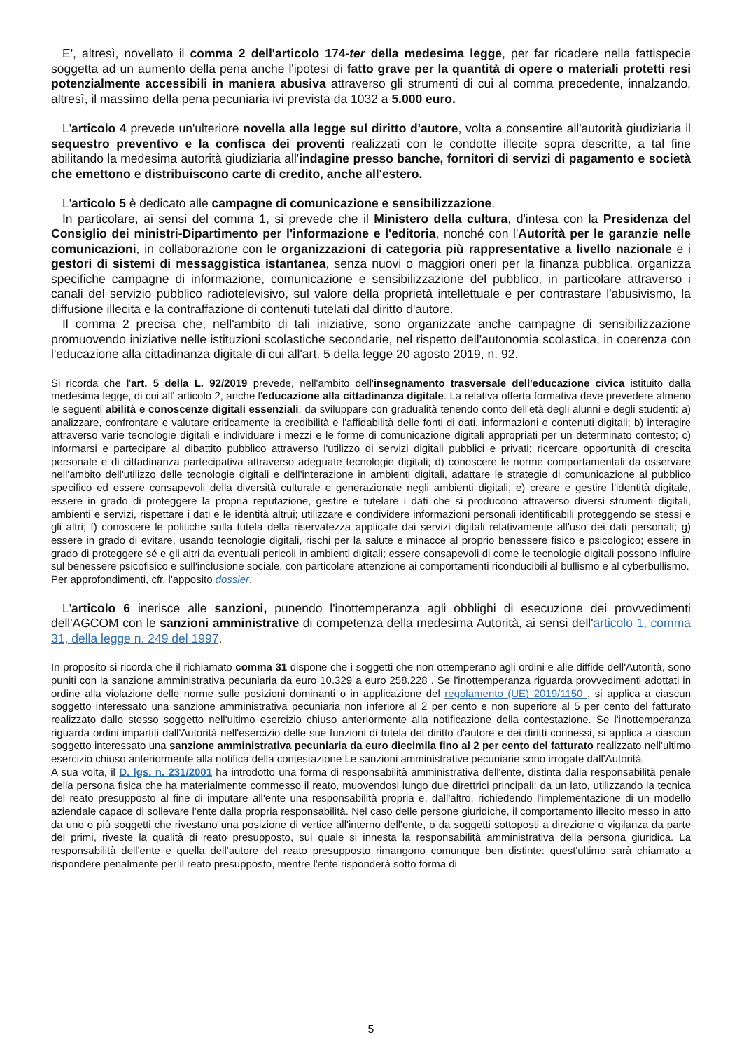E', altresì, novellato il comma 2 dell'articolo 174-ter della medesima legge, per far ricadere nella fattispecie soggetta ad un aumento della pena anche l'ipotesi di fatto grave per la quantità di opere o materiali protetti resi potenzialmente accessibili in maniera abusiva attraverso gli strumenti di cui al comma precedente, innalzando, altresì, il massimo della pena pecuniaria ivi prevista da 1032 a 5.000 euro.
L'articolo 4 prevede un'ulteriore novella alla legge sul diritto d'autore, volta a consentire all'autorità giudiziaria il sequestro preventivo e la confisca dei proventi realizzati con le condotte illecite sopra descritte, a tal fine abilitando la medesima autorità giudiziaria all'indagine presso banche, fornitori di servizi di pagamento e società che emettono e distribuiscono carte di credito, anche all'estero.
L'articolo 5 è dedicato alle campagne di comunicazione e sensibilizzazione.
In particolare, ai sensi del comma 1, si prevede che il Ministero della cultura, d'intesa con la Presidenza del Consiglio dei ministri-Dipartimento per l'informazione e l'editoria, nonché con l'Autorità per le garanzie nelle comunicazioni, in collaborazione con le organizzazioni di categoria più rappresentative a livello nazionale e i gestori di sistemi di messaggistica istantanea, senza nuovi o maggiori oneri per la finanza pubblica, organizza specifiche campagne di informazione, comunicazione e sensibilizzazione del pubblico, in particolare attraverso i canali del servizio pubblico radiotelevisivo, sul valore della proprietà intellettuale e per contrastare l'abusivismo, la diffusione illecita e la contraffazione di contenuti tutelati dal diritto d'autore.
Il comma 2 precisa che, nell'ambito di tali iniziative, sono organizzate anche campagne di sensibilizzazione promuovendo iniziative nelle istituzioni scolastiche secondarie, nel rispetto dell'autonomia scolastica, in coerenza con l'educazione alla cittadinanza digitale di cui all'art. 5 della legge 20 agosto 2019, n. 92.
Si ricorda che l'art. 5 della L. 92/2019 prevede, nell'ambito dell'insegnamento trasversale dell'educazione civica istituito dalla medesima legge, di cui all' articolo 2, anche l'educazione alla cittadinanza digitale. La relativa offerta formativa deve prevedere almeno le seguenti abilità e conoscenze digitali essenziali, da sviluppare con gradualità tenendo conto dell'età degli alunni e degli studenti: a) analizzare, confrontare e valutare criticamente la credibilità e l'affidabilità delle fonti di dati, informazioni e contenuti digitali; b) interagire attraverso varie tecnologie digitali e individuare i mezzi e le forme di comunicazione digitali appropriati per un determinato contesto; c) informarsi e partecipare al dibattito pubblico attraverso l'utilizzo di servizi digitali pubblici e privati; ricercare opportunità di crescita personale e di cittadinanza partecipativa attraverso adeguate tecnologie digitali; d) conoscere le norme comportamentali da osservare nell'ambito dell'utilizzo delle tecnologie digitali e dell'interazione in ambienti digitali, adattare le strategie di comunicazione al pubblico specifico ed essere consapevoli della diversità culturale e generazionale negli ambienti digitali; e) creare e gestire l'identità digitale, essere in grado di proteggere la propria reputazione, gestire e tutelare i dati che si producono attraverso diversi strumenti digitali, ambienti e servizi, rispettare i dati e le identità altrui; utilizzare e condividere informazioni personali identificabili proteggendo se stessi e gli altri; f) conoscere le politiche sulla tutela della riservatezza applicate dai servizi digitali relativamente all'uso dei dati personali; g) essere in grado di evitare, usando tecnologie digitali, rischi per la salute e minacce al proprio benessere fisico e psicologico; essere in grado di proteggere sé e gli altri da eventuali pericoli in ambienti digitali; essere consapevoli di come le tecnologie digitali possono influire sul benessere psicofisico e sull'inclusione sociale, con particolare attenzione ai comportamenti riconducibili al bullismo e al cyberbullismo.
Per approfondimenti, cfr. l'apposito dossier.
L'articolo 6 inerisce alle sanzioni, punendo l'inottemperanza agli obblighi di esecuzione dei provvedimenti dell'AGCOM con le sanzioni amministrative di competenza della medesima Autorità, ai sensi dell'articolo 1, comma 31, della legge n. 249 del 1997.
In proposito si ricorda che il richiamato comma 31 dispone che i soggetti che non ottemperano agli ordini e alle diffide dell'Autorità, sono puniti con la sanzione amministrativa pecuniaria da euro 10.329 a euro 258.228 . Se l'inottemperanza riguarda provvedimenti adottati in ordine alla violazione delle norme sulle posizioni dominanti o in applicazione del regolamento (UE) 2019/1150 , si applica a ciascun soggetto interessato una sanzione amministrativa pecuniaria non inferiore al 2 per cento e non superiore al 5 per cento del fatturato realizzato dallo stesso soggetto nell'ultimo esercizio chiuso anteriormente alla notificazione della contestazione. Se l'inottemperanza riguarda ordini impartiti dall'Autorità nell'esercizio delle sue funzioni di tutela del diritto d'autore e dei diritti connessi, si applica a ciascun soggetto interessato una sanzione amministrativa pecuniaria da euro diecimila fino al 2 per cento del fatturato realizzato nell'ultimo esercizio chiuso anteriormente alla notifica della contestazione Le sanzioni amministrative pecuniarie sono irrogate dall'Autorità.
A sua volta, il D. lgs. n. 231/2001 ha introdotto una forma di responsabilità amministrativa dell'ente, distinta dalla responsabilità penale della persona fisica che ha materialmente commesso il reato, muovendosi lungo due direttrici principali: da un lato, utilizzando la tecnica del reato presupposto al fine di imputare all'ente una responsabilità propria e, dall'altro, richiedendo l'implementazione di un modello aziendale capace di sollevare l'ente dalla propria responsabilità. Nel caso delle persone giuridiche, il comportamento illecito messo in atto da uno o più soggetti che rivestano una posizione di vertice all'interno dell'ente, o da soggetti sottoposti a direzione o vigilanza da parte dei primi, riveste la qualità di reato presupposto, sul quale si innesta la responsabilità amministrativa della persona giuridica. La responsabilità dell'ente e quella dell'autore del reato presupposto rimangono comunque ben distinte: quest'ultimo sarà chiamato a rispondere penalmente per il reato presupposto, mentre l'ente risponderà sotto forma di
5